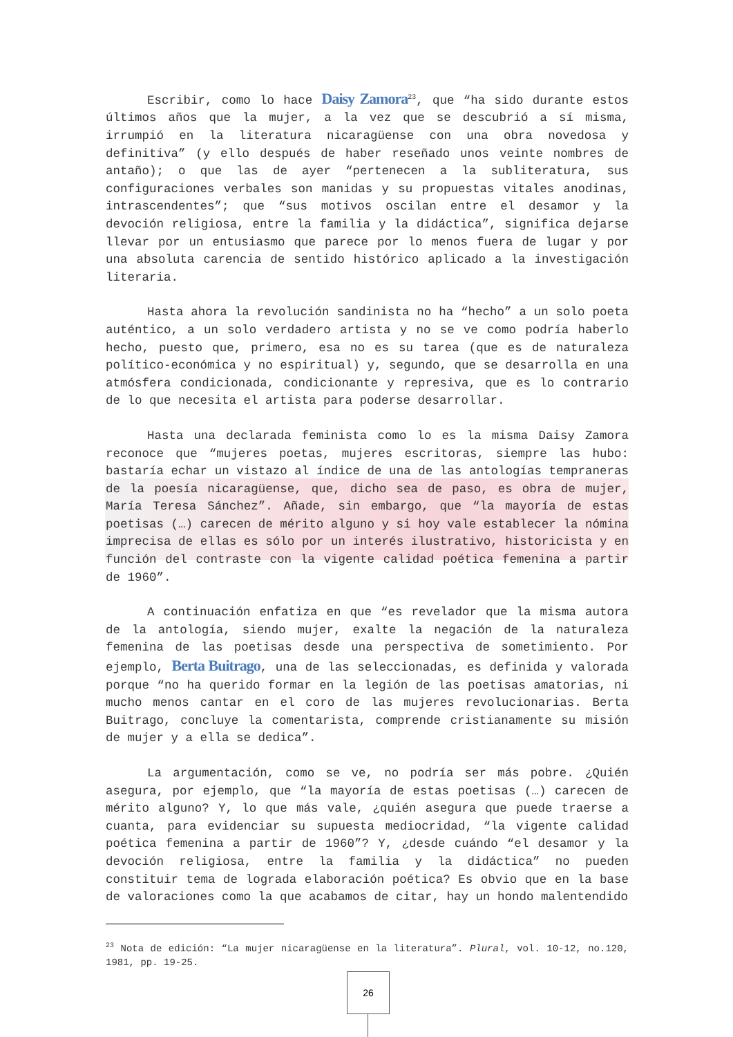Escribir, como lo hace Daisy Zamora<sup>23</sup>, que “ha sido durante estos últimos años que la mujer, a la vez que se descubrió a sí misma, irrumpió en la literatura nicaragüense con una obra novedosa y definitiva” (y ello después de haber reseñado unos veinte nombres de antaño); o que las de ayer “pertenecen a la subliteratura, sus configuraciones verbales son manidas y su propuestas vitales anodinas, intrascendentes”; que “sus motivos oscilan entre el desamor y la devoción religiosa, entre la familia y la didáctica”, significa dejarse llevar por un entusiasmo que parece por lo menos fuera de lugar y por una absoluta carencia de sentido histórico aplicado a la investigación literaria.
Hasta ahora la revolución sandinista no ha “hecho” a un solo poeta auténtico, a un solo verdadero artista y no se ve como podría haberlo hecho, puesto que, primero, esa no es su tarea (que es de naturaleza político-económica y no espiritual) y, segundo, que se desarrolla en una atmósfera condicionada, condicionante y represiva, que es lo contrario de lo que necesita el artista para poderse desarrollar.
Hasta una declarada feminista como lo es la misma Daisy Zamora reconoce que “mujeres poetas, mujeres escritoras, siempre las hubo: bastaría echar un vistazo al índice de una de las antologías tempraneras de la poesía nicaragüense, que, dicho sea de paso, es obra de mujer, María Teresa Sánchez”. Añade, sin embargo, que “la mayoría de estas poetisas (…) carecen de mérito alguno y si hoy vale establecer la nómina imprecisa de ellas es sólo por un interés ilustrativo, historicista y en función del contraste con la vigente calidad poética femenina a partir de 1960”.
A continuación enfatiza en que “es revelador que la misma autora de la antología, siendo mujer, exalte la negación de la naturaleza femenina de las poetisas desde una perspectiva de sometimiento. Por ejemplo, Berta Buitrago, una de las seleccionadas, es definida y valorada porque “no ha querido formar en la legión de las poetisas amatorias, ni mucho menos cantar en el coro de las mujeres revolucionarias. Berta Buitrago, concluye la comentarista, comprende cristianamente su misión de mujer y a ella se dedica”.
La argumentación, como se ve, no podría ser más pobre. ¿Quién asegura, por ejemplo, que “la mayoría de estas poetisas (…) carecen de mérito alguno? Y, lo que más vale, ¿quién asegura que puede traerse a cuanta, para evidenciar su supuesta mediocridad, “la vigente calidad poética femenina a partir de 1960”? Y, ¿desde cuándo “el desamor y la devoción religiosa, entre la familia y la didáctica” no pueden constituir tema de lograda elaboración poética? Es obvio que en la base de valoraciones como la que acabamos de citar, hay un hondo malentendido
<sup>23</sup> Nota de edición: “La mujer nicaragüense en la literatura”. Plural, vol. 10-12, no.120, 1981, pp. 19-25.
26